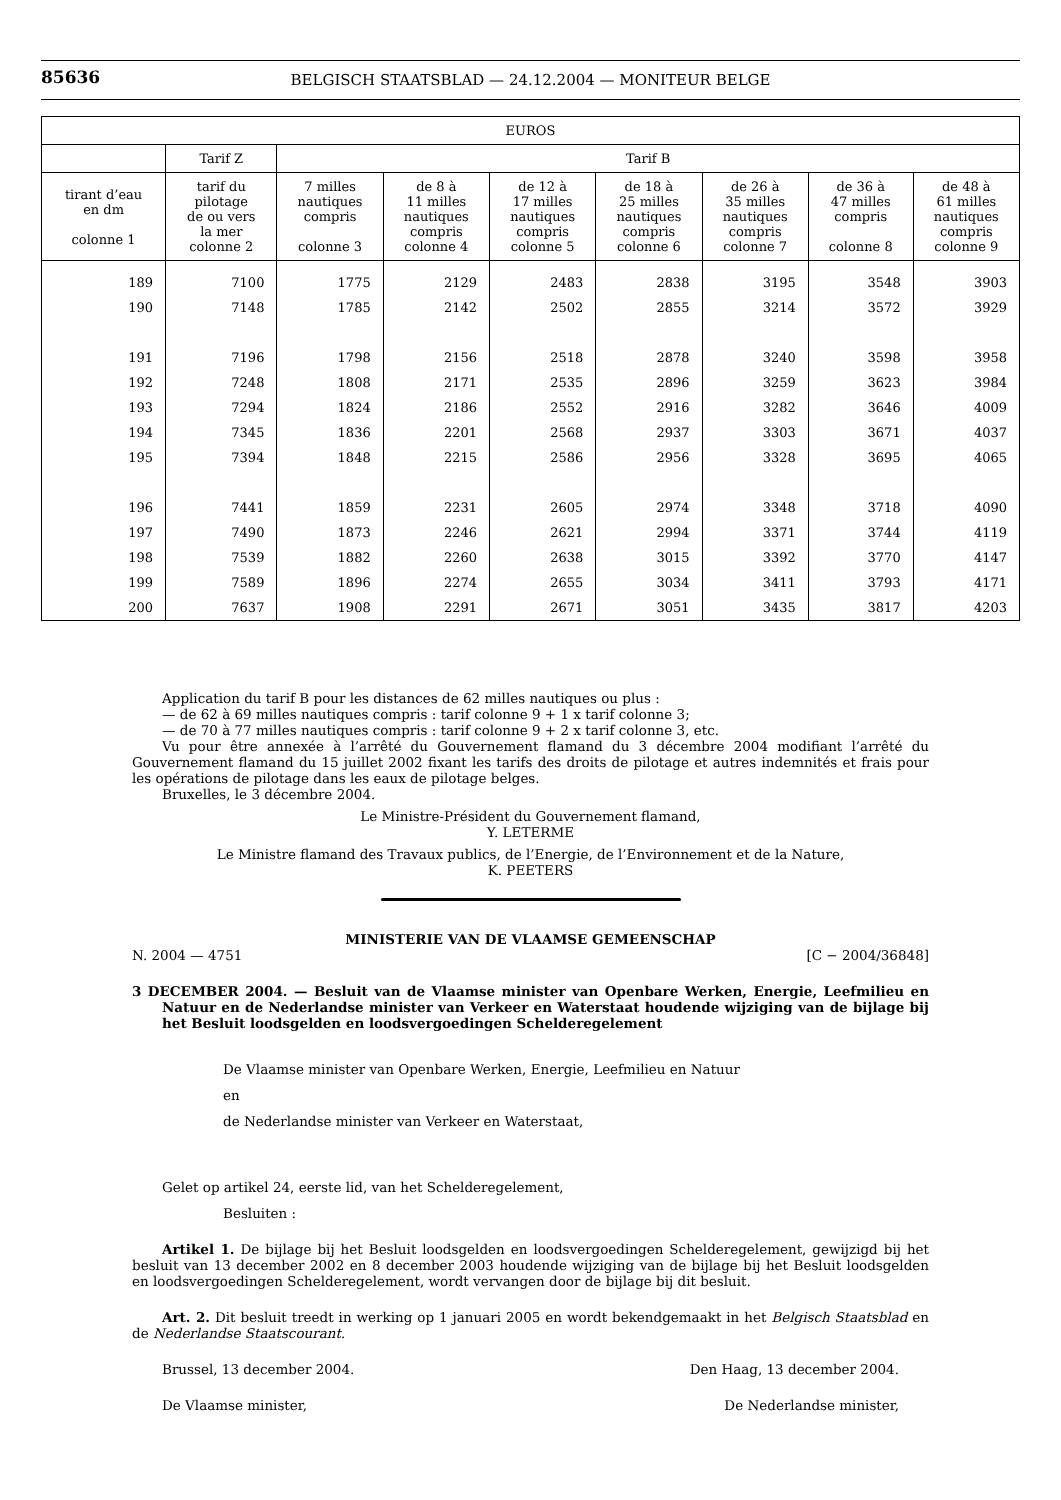85636
BELGISCH STAATSBLAD — 24.12.2004 — MONITEUR BELGE
| EUROS | | | | | | | | |
| --- | --- | --- | --- | --- | --- | --- | --- | --- |
| | Tarif Z | Tarif B | | | | | | |
| tirant d’eau en dm colonne 1 | tarif du pilotage de ou vers la mer colonne 2 | 7 milles nautiques compris colonne 3 | de 8 à 11 milles nautiques compris colonne 4 | de 12 à 17 milles nautiques compris colonne 5 | de 18 à 25 milles nautiques compris colonne 6 | de 26 à 35 milles nautiques compris colonne 7 | de 36 à 47 milles compris colonne 8 | de 48 à 61 milles nautiques compris colonne 9 |
| 189 | 7100 | 1775 | 2129 | 2483 | 2838 | 3195 | 3548 | 3903 |
| 190 | 7148 | 1785 | 2142 | 2502 | 2855 | 3214 | 3572 | 3929 |
| 191 | 7196 | 1798 | 2156 | 2518 | 2878 | 3240 | 3598 | 3958 |
| 192 | 7248 | 1808 | 2171 | 2535 | 2896 | 3259 | 3623 | 3984 |
| 193 | 7294 | 1824 | 2186 | 2552 | 2916 | 3282 | 3646 | 4009 |
| 194 | 7345 | 1836 | 2201 | 2568 | 2937 | 3303 | 3671 | 4037 |
| 195 | 7394 | 1848 | 2215 | 2586 | 2956 | 3328 | 3695 | 4065 |
| 196 | 7441 | 1859 | 2231 | 2605 | 2974 | 3348 | 3718 | 4090 |
| 197 | 7490 | 1873 | 2246 | 2621 | 2994 | 3371 | 3744 | 4119 |
| 198 | 7539 | 1882 | 2260 | 2638 | 3015 | 3392 | 3770 | 4147 |
| 199 | 7589 | 1896 | 2274 | 2655 | 3034 | 3411 | 3793 | 4171 |
| 200 | 7637 | 1908 | 2291 | 2671 | 3051 | 3435 | 3817 | 4203 |
Application du tarif B pour les distances de 62 milles nautiques ou plus :
— de 62 à 69 milles nautiques compris : tarif colonne 9 + 1 x tarif colonne 3;
— de 70 à 77 milles nautiques compris : tarif colonne 9 + 2 x tarif colonne 3, etc.
Vu pour être annexée à l’arrêté du Gouvernement flamand du 3 décembre 2004 modifiant l’arrêté du Gouvernement flamand du 15 juillet 2002 fixant les tarifs des droits de pilotage et autres indemnités et frais pour les opérations de pilotage dans les eaux de pilotage belges.
Bruxelles, le 3 décembre 2004.
Le Ministre-Président du Gouvernement flamand,
Y. LETERME
Le Ministre flamand des Travaux publics, de l’Energie, de l’Environnement et de la Nature,
K. PEETERS
MINISTERIE VAN DE VLAAMSE GEMEENSCHAP
N. 2004 — 4751 [C − 2004/36848]
3 DECEMBER 2004. — Besluit van de Vlaamse minister van Openbare Werken, Energie, Leefmilieu en Natuur en de Nederlandse minister van Verkeer en Waterstaat houdende wijziging van de bijlage bij het Besluit loodsgelden en loodsvergoedingen Schelderegelement
De Vlaamse minister van Openbare Werken, Energie, Leefmilieu en Natuur
en
de Nederlandse minister van Verkeer en Waterstaat,
Gelet op artikel 24, eerste lid, van het Schelderegelement,
Besluiten :
Artikel 1. De bijlage bij het Besluit loodsgelden en loodsvergoedingen Schelderegelement, gewijzigd bij het besluit van 13 december 2002 en 8 december 2003 houdende wijziging van de bijlage bij het Besluit loodsgelden en loodsvergoedingen Schelderegelement, wordt vervangen door de bijlage bij dit besluit.
Art. 2. Dit besluit treedt in werking op 1 januari 2005 en wordt bekendgemaakt in het Belgisch Staatsblad en de Nederlandse Staatscourant.
Brussel, 13 december 2004. Den Haag, 13 december 2004.
De Vlaamse minister, De Nederlandse minister,